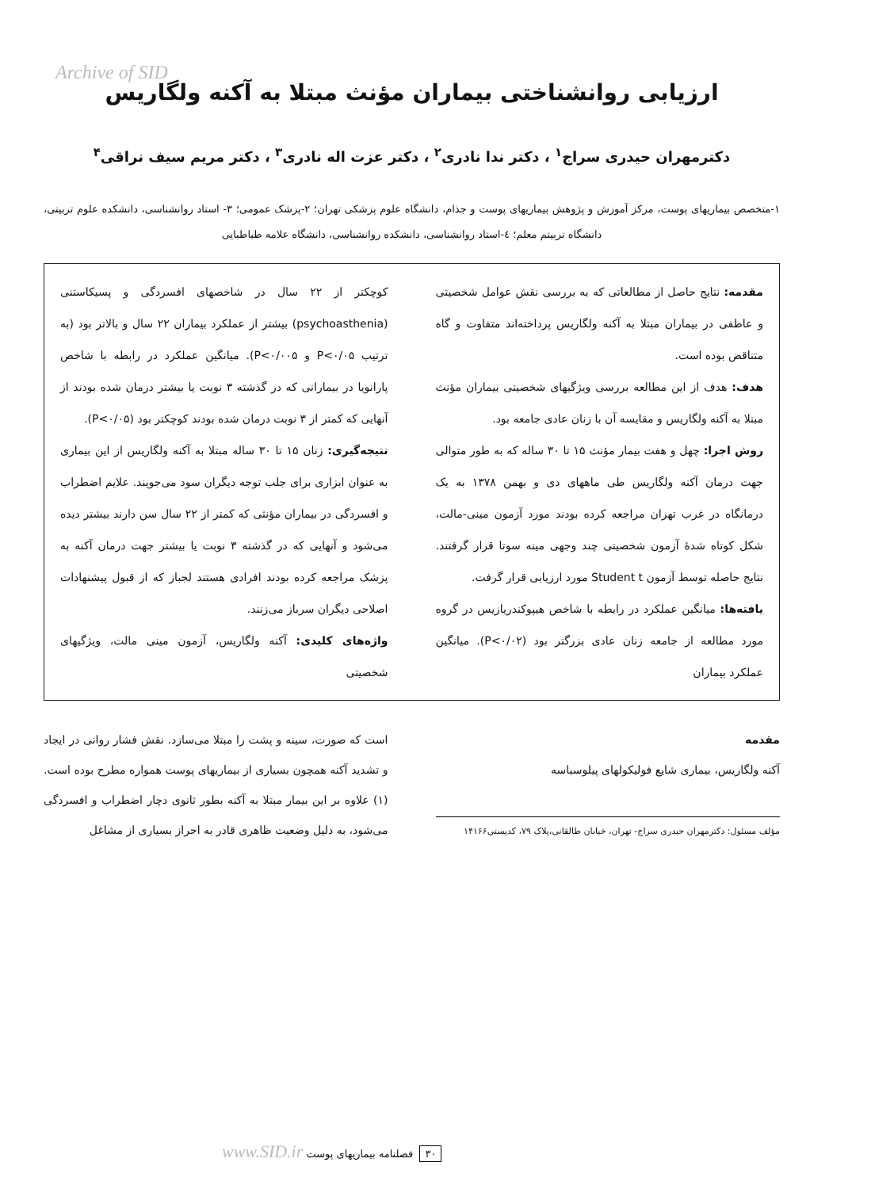Archive of SID
ارزیابی روانشناختی بیماران مؤنث مبتلا به آکنه ولگاریس
دکترمهران حیدری سراج<sup>۱</sup> ، دکتر ندا نادری<sup>۲</sup> ، دکتر عزت اله نادری<sup>۳</sup> ، دکتر مریم سیف نراقی<sup>۴</sup>
۱-متخصص بیماریهای پوست، مرکز آموزش و پژوهش بیماریهای پوست و جذام، دانشگاه علوم پزشکی تهران؛ ۲-پزشک عمومی؛ ۳- استاد روانشناسی، دانشکده علوم تربیتی، دانشگاه تربیتم معلم؛ ٤-استاد روانشناسی، دانشکده روانشناسی، دانشگاه علامه طباطبایی
مقدمه: نتایج حاصل از مطالعاتی که به بررسی نقش عوامل شخصیتی و عاطفی در بیماران مبتلا به آکنه ولگاریس پرداخته‌اند متفاوت و گاه متناقض بوده است.
هدف: هدف از این مطالعه بررسی ویژگیهای شخصیتی بیماران مؤنث مبتلا به آکنه ولگاریس و مقایسه آن با زنان عادی جامعه بود.
روش اجرا: چهل و هفت بیمار مؤنث ۱۵ تا ۳۰ ساله که به طور متوالی جهت درمان آکنه ولگاریس طی ماههای دی و بهمن ۱۳۷۸ به یک درمانگاه در غرب تهران مراجعه کرده بودند مورد آزمون مینی-مالت، شکل کوتاه شدۀ آزمون شخصیتی چند وجهی مینه سوتا قرار گرفتند. نتایج حاصله توسط آزمون Student t مورد ارزیابی قرار گرفت.
یافته‌ها: میانگین عملکرد در رابطه با شاخص هیپوکندریازیس در گروه مورد مطالعه از جامعه زنان عادی بزرگتر بود (P<۰/۰۲). میانگین عملکرد بیماران
کوچکتر از ۲۲ سال در شاخصهای افسردگی و پسیکاستنی (psychoasthenia) بیشتر از عملکرد بیماران ۲۲ سال و بالاتر بود (به ترتیب P<۰/۰۵ و P<۰/۰۰۵). میانگین عملکرد در رابطه با شاخص پارانویا در بیمارانی که در گذشته ۳ نوبت یا بیشتر درمان شده بودند از آنهایی که کمتر از ۳ نوبت درمان شده بودند کوچکتر بود (P<۰/۰۵).
نتیجه‌گیری: زنان ۱۵ تا ۳۰ ساله مبتلا به آکنه ولگاریس از این بیماری به عنوان ابزاری برای جلب توجه دیگران سود می‌جویند. علایم اضطراب و افسردگی در بیماران مؤنثی که کمتر از ۲۲ سال سن دارند بیشتر دیده می‌شود و آنهایی که در گذشته ۳ نوبت یا بیشتر جهت درمان آکنه به پزشک مراجعه کرده بودند افرادی هستند لجباز که از قبول پیشنهادات اصلاحی دیگران سرباز می‌زنند.
واژه‌های کلیدی: آکنه ولگاریس، آزمون مینی مالت، ویژگیهای شخصیتی
مقدمه
آکنه ولگاریس، بیماری شایع فولیکولهای پیلوسباسه
مؤلف مسئول: دکترمهران حیدری سراج- تهران، خیابان طالقانی،پلاک ۷۹، کدپستی۱۴۱۶۶
است که صورت، سینه و پشت را مبتلا می‌سازد. نقش فشار روانی در ایجاد و تشدید آکنه همچون بسیاری از بیماریهای پوست همواره مطرح بوده است.(۱) علاوه بر این بیمار مبتلا به آکنه بطور ثانوی دچار اضطراب و افسردگی می‌شود، به دلیل وضعیت ظاهری قادر به احراز بسیاری از مشاغل
۳۰ فصلنامه بیماریهای پوست www.SID.ir